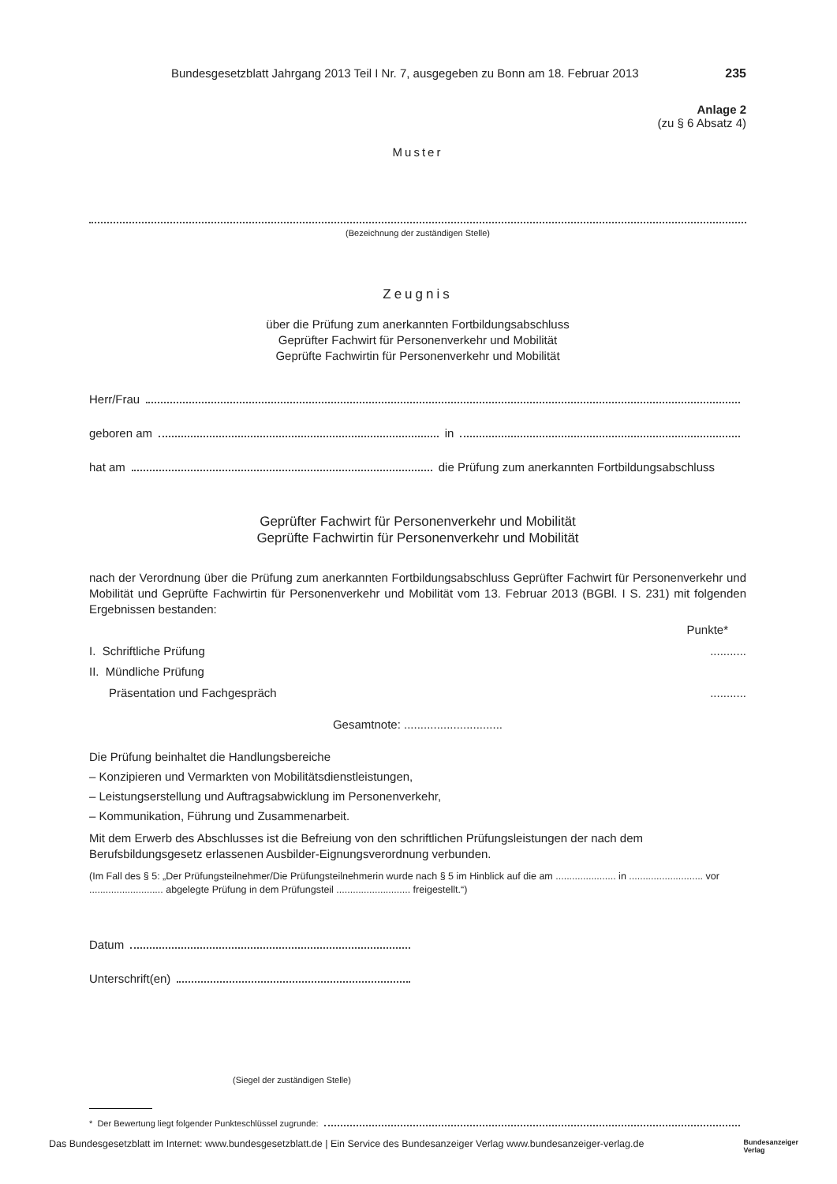Bundesgesetzblatt Jahrgang 2013 Teil I Nr. 7, ausgegeben zu Bonn am 18. Februar 2013 235
Anlage 2
(zu § 6 Absatz 4)
Muster
(Bezeichnung der zuständigen Stelle)
Zeugnis
über die Prüfung zum anerkannten Fortbildungsabschluss
Geprüfter Fachwirt für Personenverkehr und Mobilität
Geprüfte Fachwirtin für Personenverkehr und Mobilität
Herr/Frau
geboren am in
hat am die Prüfung zum anerkannten Fortbildungsabschluss
Geprüfter Fachwirt für Personenverkehr und Mobilität
Geprüfte Fachwirtin für Personenverkehr und Mobilität
nach der Verordnung über die Prüfung zum anerkannten Fortbildungsabschluss Geprüfter Fachwirt für Personenverkehr und Mobilität und Geprüfte Fachwirtin für Personenverkehr und Mobilität vom 13. Februar 2013 (BGBl. I S. 231) mit folgenden Ergebnissen bestanden:
Punkte*
I. Schriftliche Prüfung...........
II. Mündliche Prüfung
Präsentation und Fachgespräch...........
Gesamtnote: ..............................
Die Prüfung beinhaltet die Handlungsbereiche
– Konzipieren und Vermarkten von Mobilitätsdienstleistungen,
– Leistungserstellung und Auftragsabwicklung im Personenverkehr,
– Kommunikation, Führung und Zusammenarbeit.
Mit dem Erwerb des Abschlusses ist die Befreiung von den schriftlichen Prüfungsleistungen der nach dem Berufsbildungsgesetz erlassenen Ausbilder-Eignungsverordnung verbunden.
(Im Fall des § 5: „Der Prüfungsteilnehmer/Die Prüfungsteilnehmerin wurde nach § 5 im Hinblick auf die am ...................... in ........................... vor ........................... abgelegte Prüfung in dem Prüfungsteil ........................... freigestellt.“)
Datum
Unterschrift(en)
(Siegel der zuständigen Stelle)
* Der Bewertung liegt folgender Punkteschlüssel zugrunde:
Das Bundesgesetzblatt im Internet: www.bundesgesetzblatt.de | Ein Service des Bundesanzeiger Verlag www.bundesanzeiger-verlag.de Bundesanzeiger
Verlag